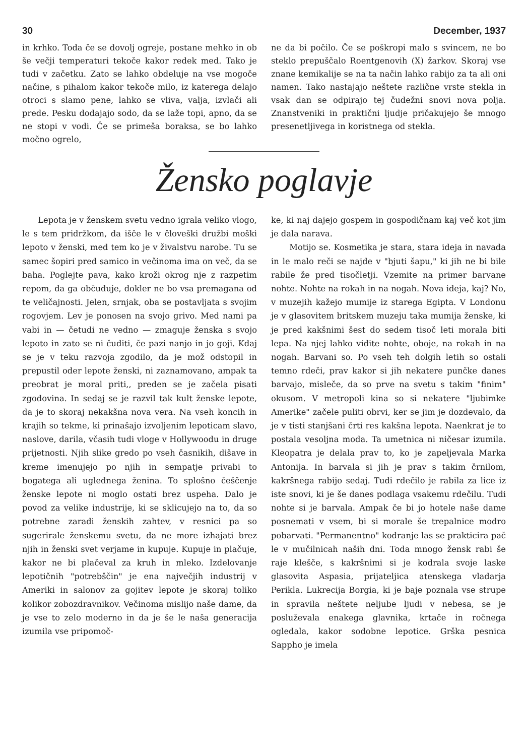30 December, 1937
in krhko. Toda če se dovolj ogreje, postane mehko in ob še večji temperaturi tekoče kakor redek med. Tako je tudi v začetku. Zato se lahko obdeluje na vse mogoče načine, s pihalom kakor tekoče milo, iz katerega delajo otroci s slamo pene, lahko se vliva, valja, izvlači ali prede. Pesku dodajajo sodo, da se laže topi, apno, da se ne stopi v vodi. Če se primeša boraksa, se bo lahko močno ogrelo,
ne da bi počilo. Če se poškropi malo s svincem, ne bo steklo prepuščalo Roentgenovih (X) žarkov. Skoraj vse znane kemikalije se na ta način lahko rabijo za ta ali oni namen. Tako nastajajo neštete različne vrste stekla in vsak dan se odpirajo tej čudežni snovi nova polja. Znanstveniki in praktični ljudje pričakujejo še mnogo presenetljivega in koristnega od stekla.
Žensko poglavje
Lepota je v ženskem svetu vedno igrala veliko vlogo, le s tem pridržkom, da išče le v človeški družbi moški lepoto v ženski, med tem ko je v živalstvu narobe. Tu se samec šopiri pred samico in večinoma ima on več, da se baha. Poglejte pava, kako kroži okrog nje z razpetim repom, da ga občuduje, dokler ne bo vsa premagana od te veličajnosti. Jelen, srnjak, oba se postavljata s svojim rogovjem. Lev je ponosen na svojo grivo. Med nami pa vabi in — četudi ne vedno — zmaguje ženska s svojo lepoto in zato se ni čuditi, če pazi nanjo in jo goji. Kdaj se je v teku razvoja zgodilo, da je mož odstopil in prepustil oder lepote ženski, ni zaznamovano, ampak ta preobrat je moral priti,, preden se je začela pisati zgodovina. In sedaj se je razvil tak kult ženske lepote, da je to skoraj nekakšna nova vera. Na vseh koncih in krajih so tekme, ki prinašajo izvoljenim lepoticam slavo, naslove, darila, včasih tudi vloge v Hollywoodu in druge prijetnosti. Njih slike gredo po vseh časnikih, dišave in kreme imenujejo po njih in sempatje privabi to bogatega ali uglednega ženina. To splošno češčenje ženske lepote ni moglo ostati brez uspeha. Dalo je povod za velike industrije, ki se sklicujejo na to, da so potrebne zaradi ženskih zahtev, v resnici pa so sugerirale ženskemu svetu, da ne more izhajati brez njih in ženski svet verjame in kupuje. Kupuje in plačuje, kakor ne bi plačeval za kruh in mleko. Izdelovanje lepotičnih "potrebščin" je ena največjih industrij v Ameriki in salonov za gojitev lepote je skoraj toliko kolikor zobozdravnikov. Večinoma mislijo naše dame, da je vse to zelo moderno in da je še le naša generacija izumila vse pripomoč-
ke, ki naj dajejo gospem in gospodičnam kaj več kot jim je dala narava.
Motijo se. Kosmetika je stara, stara ideja in navada in le malo reči se najde v "bjuti šapu," ki jih ne bi bile rabile že pred tisočletji. Vzemite na primer barvane nohte. Nohte na rokah in na nogah. Nova ideja, kaj? No, v muzejih kažejo mumije iz starega Egipta. V Londonu je v glasovitem britskem muzeju taka mumija ženske, ki je pred kakšnimi šest do sedem tisoč leti morala biti lepa. Na njej lahko vidite nohte, oboje, na rokah in na nogah. Barvani so. Po vseh teh dolgih letih so ostali temno rdeči, prav kakor si jih nekatere punčke danes barvajo, misleče, da so prve na svetu s takim "finim" okusom. V metropoli kina so si nekatere "ljubimke Amerike" začele puliti obrvi, ker se jim je dozdevalo, da je v tisti stanjšani črti res kakšna lepota. Naenkrat je to postala vesoljna moda. Ta umetnica ni ničesar izumila. Kleopatra je delala prav to, ko je zapeljevala Marka Antonija. In barvala si jih je prav s takim črnilom, kakršnega rabijo sedaj. Tudi rdečilo je rabila za lice iz iste snovi, ki je še danes podlaga vsakemu rdečilu. Tudi nohte si je barvala. Ampak če bi jo hotele naše dame posnemati v vsem, bi si morale še trepalnice modro pobarvati. "Permanentno" kodranje las se prakticira pač le v mučilnicah naših dni. Toda mnogo žensk rabi še raje klešče, s kakršnimi si je kodrala svoje laske glasovita Aspasia, prijateljica atenskega vladarja Perikla. Lukrecija Borgia, ki je baje poznala vse strupe in spravila neštete neljube ljudi v nebesa, se je posluževala enakega glavnika, krtače in ročnega ogledala, kakor sodobne lepotice. Grška pesnica Sappho je imela